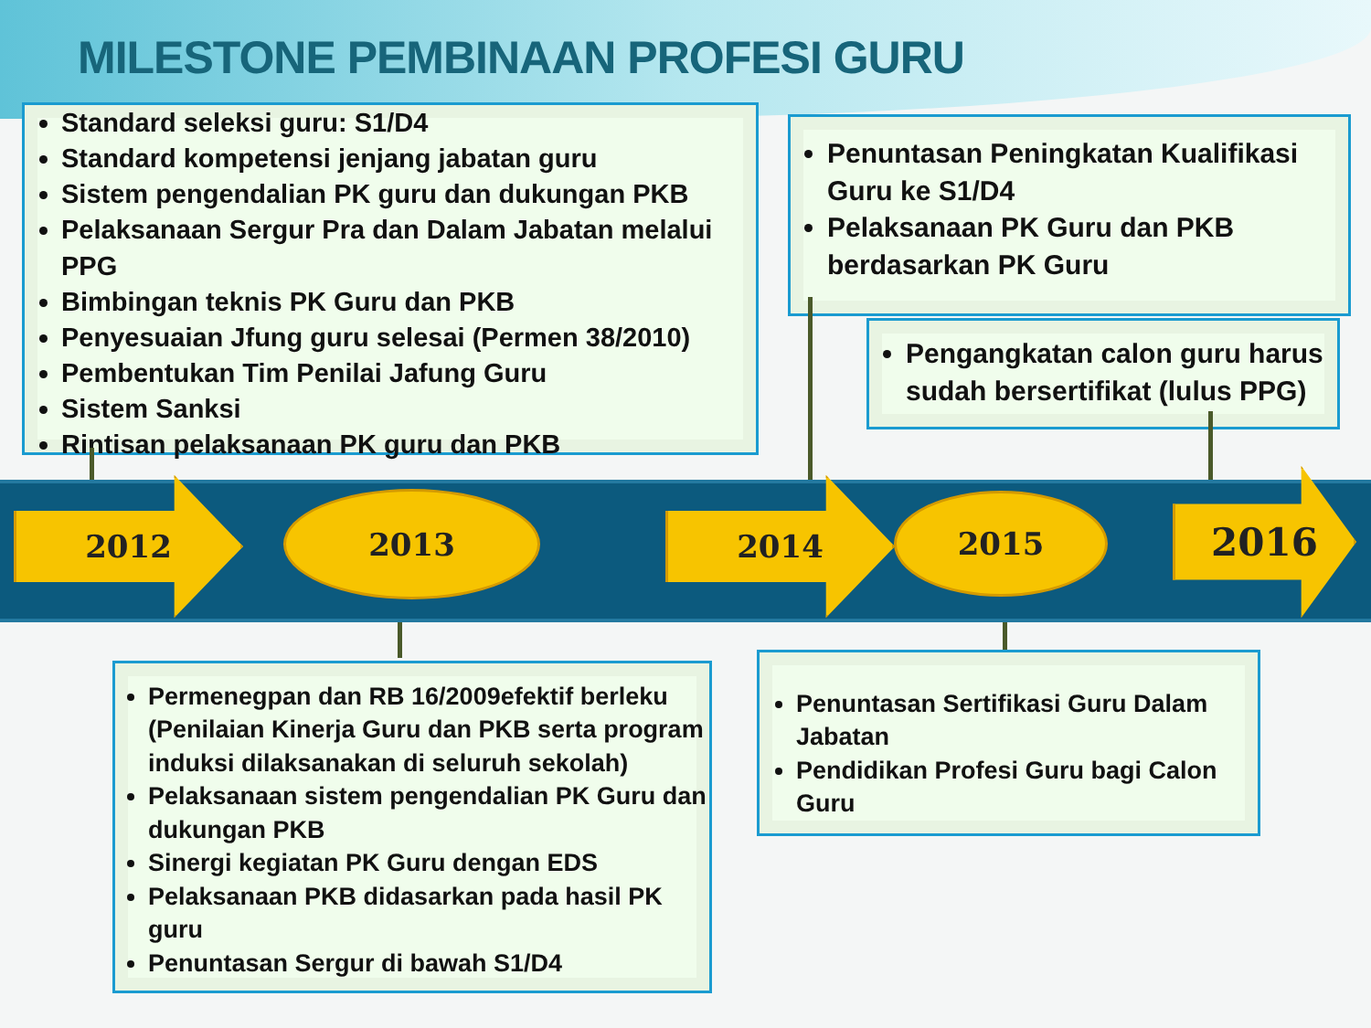MILESTONE PEMBINAAN PROFESI GURU
Standard seleksi guru: S1/D4
Standard kompetensi jenjang jabatan guru
Sistem pengendalian PK guru dan dukungan PKB
Pelaksanaan Sergur Pra dan Dalam Jabatan melalui PPG
Bimbingan teknis PK Guru dan PKB
Penyesuaian Jfung guru selesai (Permen 38/2010)
Pembentukan Tim Penilai Jafung Guru
Sistem Sanksi
Rintisan pelaksanaan PK guru dan PKB
Penuntasan Peningkatan Kualifikasi Guru ke S1/D4
Pelaksanaan PK Guru dan PKB berdasarkan PK Guru
Pengangkatan calon guru harus sudah bersertifikat (lulus PPG)
2012 2013 2014 2015 2016
Permenegpan dan RB 16/2009efektif berleku (Penilaian Kinerja Guru dan PKB serta program induksi dilaksanakan di seluruh sekolah)
Pelaksanaan sistem pengendalian PK Guru dan dukungan PKB
Sinergi kegiatan PK Guru dengan EDS
Pelaksanaan PKB didasarkan pada hasil PK guru
Penuntasan Sergur di bawah S1/D4
Penuntasan Sertifikasi Guru Dalam Jabatan
Pendidikan Profesi Guru bagi Calon Guru